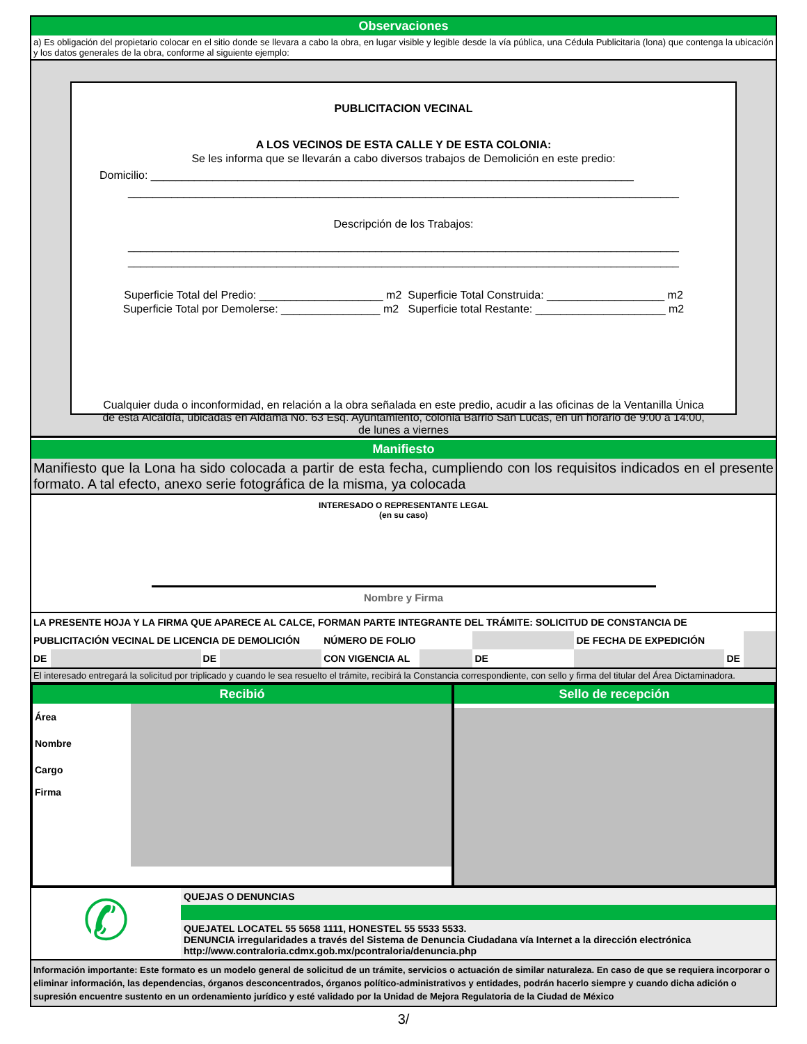Observaciones
a) Es obligación del propietario colocar en el sitio donde se llevara a cabo la obra, en lugar visible y legible desde la vía pública, una Cédula Publicitaria (lona) que contenga la ubicación y los datos generales de la obra, conforme al siguiente ejemplo:
PUBLICITACION VECINAL
A LOS VECINOS DE ESTA CALLE Y DE ESTA COLONIA:
Se les informa que se llevarán a cabo diversos trabajos de Demolición en este predio:
Domicilio: ______________________________________________________________________________
_________________________________________________________________________________________
Descripción de los Trabajos:
_________________________________________________________________________________________
_________________________________________________________________________________________
Superficie Total del Predio: ____________________ m2 Superficie Total Construida: ___________________ m2
Superficie Total por Demolerse: ________________ m2 Superficie total Restante: _____________________ m2
Cualquier duda o inconformidad, en relación a la obra señalada en este predio, acudir a las oficinas de la Ventanilla Única de esta Alcaldía, ubicadas en Aldama No. 63 Esq. Ayuntamiento, colonia Barrio San Lucas, en un horario de 9:00 a 14:00, de lunes a viernes
Manifiesto
Manifiesto que la Lona ha sido colocada a partir de esta fecha, cumpliendo con los requisitos indicados en el presente formato. A tal efecto, anexo serie fotográfica de la misma, ya colocada
INTERESADO O REPRESENTANTE LEGAL
(en su caso)
Nombre y Firma
| LA PRESENTE HOJA Y LA FIRMA QUE APARECE AL CALCE, FORMAN PARTE INTEGRANTE DEL TRÁMITE: SOLICITUD DE CONSTANCIA DE | | | | | | | | | |
| PUBLICITACIÓN VECINAL DE LICENCIA DE DEMOLICIÓN | | | | NÚMERO DE FOLIO | | | DE FECHA DE EXPEDICIÓN | | |
| DE | | DE | | CON VIGENCIA AL | | DE | | DE | |
El interesado entregará la solicitud por triplicado y cuando le sea resuelto el trámite, recibirá la Constancia correspondiente, con sello y firma del titular del Área Dictaminadora.
Recibió
| Área | |
| Nombre | |
| Cargo | |
| Firma | |
Sello de recepción
✆
QUEJAS O DENUNCIAS
QUEJATEL LOCATEL 55 5658 1111, HONESTEL 55 5533 5533.
DENUNCIA irregularidades a través del Sistema de Denuncia Ciudadana vía Internet a la dirección electrónica http://www.contraloria.cdmx.gob.mx/pcontraloria/denuncia.php
Información importante: Este formato es un modelo general de solicitud de un trámite, servicios o actuación de similar naturaleza. En caso de que se requiera incorporar o eliminar información, las dependencias, órganos desconcentrados, órganos político-administrativos y entidades, podrán hacerlo siempre y cuando dicha adición o supresión encuentre sustento en un ordenamiento jurídico y esté validado por la Unidad de Mejora Regulatoria de la Ciudad de México
3/